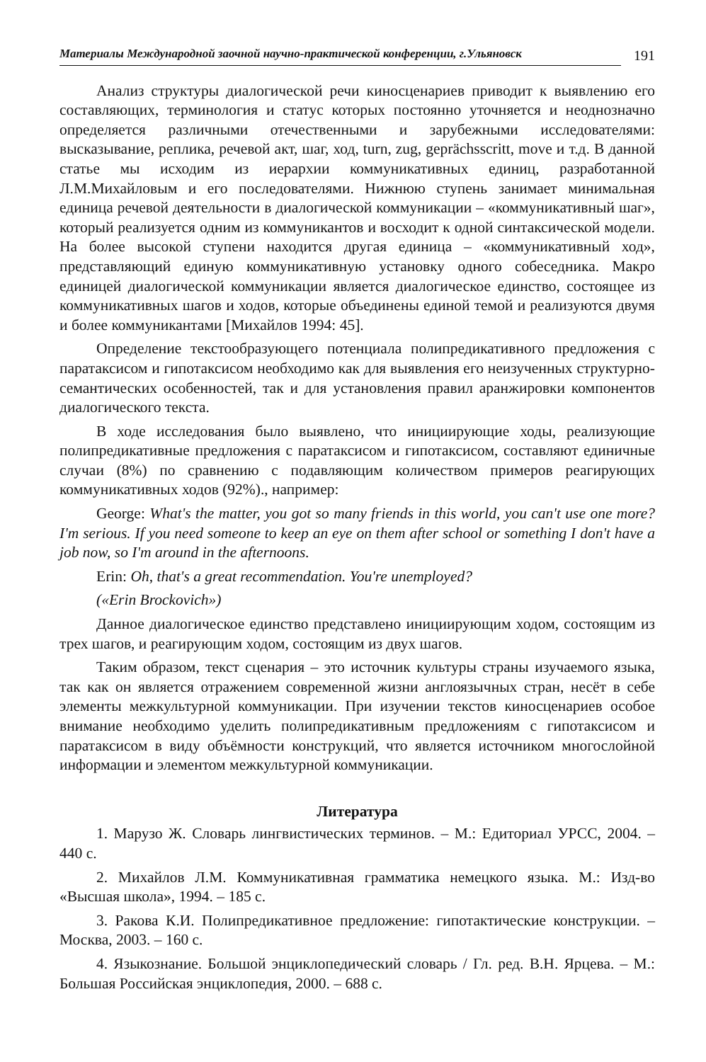Материалы Международной заочной научно-практической конференции, г.Ульяновск 191
Анализ структуры диалогической речи киносценариев приводит к выявлению его составляющих, терминология и статус которых постоянно уточняется и неоднозначно определяется различными отечественными и зарубежными исследователями: высказывание, реплика, речевой акт, шаг, ход, turn, zug, geprächsscritt, move и т.д. В данной статье мы исходим из иерархии коммуникативных единиц, разработанной Л.М.Михайловым и его последователями. Нижнюю ступень занимает минимальная единица речевой деятельности в диалогической коммуникации – «коммуникативный шаг», который реализуется одним из коммуникантов и восходит к одной синтаксической модели. На более высокой ступени находится другая единица – «коммуникативный ход», представляющий единую коммуникативную установку одного собеседника. Макро единицей диалогической коммуникации является диалогическое единство, состоящее из коммуникативных шагов и ходов, которые объединены единой темой и реализуются двумя и более коммуникантами [Михайлов 1994: 45].
Определение текстообразующего потенциала полипредикативного предложения с паратаксисом и гипотаксисом необходимо как для выявления его неизученных структурно-семантических особенностей, так и для установления правил аранжировки компонентов диалогического текста.
В ходе исследования было выявлено, что инициирующие ходы, реализующие полипредикативные предложения с паратаксисом и гипотаксисом, составляют единичные случаи (8%) по сравнению с подавляющим количеством примеров реагирующих коммуникативных ходов (92%)., например:
George: What's the matter, you got so many friends in this world, you can't use one more? I'm serious. If you need someone to keep an eye on them after school or something I don't have a job now, so I'm around in the afternoons.
Erin: Oh, that's a great recommendation. You're unemployed?
(«Erin Brockovich»)
Данное диалогическое единство представлено инициирующим ходом, состоящим из трех шагов, и реагирующим ходом, состоящим из двух шагов.
Таким образом, текст сценария – это источник культуры страны изучаемого языка, так как он является отражением современной жизни англоязычных стран, несёт в себе элементы межкультурной коммуникации. При изучении текстов киносценариев особое внимание необходимо уделить полипредикативным предложениям с гипотаксисом и паратаксисом в виду объёмности конструкций, что является источником многослойной информации и элементом межкультурной коммуникации.
Литература
1. Марузо Ж. Словарь лингвистических терминов. – М.: Едиториал УРСС, 2004. – 440 с.
2. Михайлов Л.М. Коммуникативная грамматика немецкого языка. М.: Изд-во «Высшая школа», 1994. – 185 с.
3. Ракова К.И. Полипредикативное предложение: гипотактические конструкции. – Москва, 2003. – 160 с.
4. Языкознание. Большой энциклопедический словарь / Гл. ред. В.Н. Ярцева. – М.: Большая Российская энциклопедия, 2000. – 688 с.